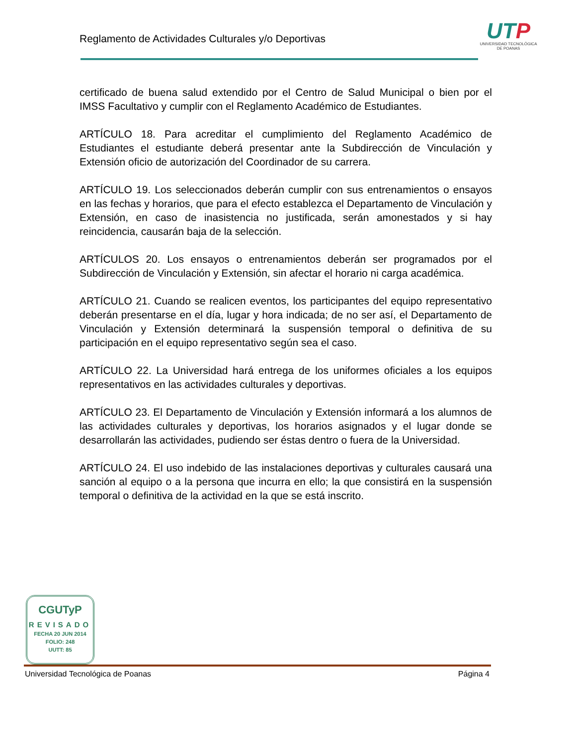Reglamento de Actividades Culturales y/o Deportivas
UTP
UNIVERSIDAD TECNOLÓGICA
DE POANAS
certificado de buena salud extendido por el Centro de Salud Municipal o bien por el IMSS Facultativo y cumplir con el Reglamento Académico de Estudiantes.
ARTÍCULO 18. Para acreditar el cumplimiento del Reglamento Académico de Estudiantes el estudiante deberá presentar ante la Subdirección de Vinculación y Extensión oficio de autorización del Coordinador de su carrera.
ARTÍCULO 19. Los seleccionados deberán cumplir con sus entrenamientos o ensayos en las fechas y horarios, que para el efecto establezca el Departamento de Vinculación y Extensión, en caso de inasistencia no justificada, serán amonestados y si hay reincidencia, causarán baja de la selección.
ARTÍCULOS 20. Los ensayos o entrenamientos deberán ser programados por el Subdirección de Vinculación y Extensión, sin afectar el horario ni carga académica.
ARTÍCULO 21. Cuando se realicen eventos, los participantes del equipo representativo deberán presentarse en el día, lugar y hora indicada; de no ser así, el Departamento de Vinculación y Extensión determinará la suspensión temporal o definitiva de su participación en el equipo representativo según sea el caso.
ARTÍCULO 22. La Universidad hará entrega de los uniformes oficiales a los equipos representativos en las actividades culturales y deportivas.
ARTÍCULO 23. El Departamento de Vinculación y Extensión informará a los alumnos de las actividades culturales y deportivas, los horarios asignados y el lugar donde se desarrollarán las actividades, pudiendo ser éstas dentro o fuera de la Universidad.
ARTÍCULO 24. El uso indebido de las instalaciones deportivas y culturales causará una sanción al equipo o a la persona que incurra en ello; la que consistirá en la suspensión temporal o definitiva de la actividad en la que se está inscrito.
CGUTyP
REVISADO
FECHA 20 JUN 2014
FOLIO: 248
UUTT: 85
Universidad Tecnológica de Poanas Página 4